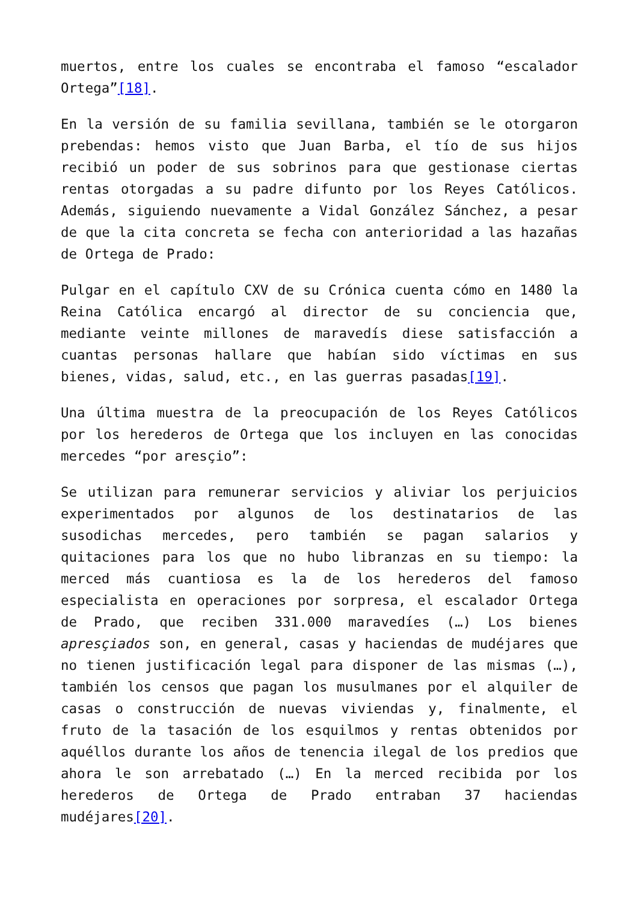muertos, entre los cuales se encontraba el famoso “escalador Ortega”[18].
En la versión de su familia sevillana, también se le otorgaron prebendas: hemos visto que Juan Barba, el tío de sus hijos recibió un poder de sus sobrinos para que gestionase ciertas rentas otorgadas a su padre difunto por los Reyes Católicos. Además, siguiendo nuevamente a Vidal González Sánchez, a pesar de que la cita concreta se fecha con anterioridad a las hazañas de Ortega de Prado:
Pulgar en el capítulo CXV de su Crónica cuenta cómo en 1480 la Reina Católica encargó al director de su conciencia que, mediante veinte millones de maravedís diese satisfacción a cuantas personas hallare que habían sido víctimas en sus bienes, vidas, salud, etc., en las guerras pasadas[19].
Una última muestra de la preocupación de los Reyes Católicos por los herederos de Ortega que los incluyen en las conocidas mercedes “por aresçio”:
Se utilizan para remunerar servicios y aliviar los perjuicios experimentados por algunos de los destinatarios de las susodichas mercedes, pero también se pagan salarios y quitaciones para los que no hubo libranzas en su tiempo: la merced más cuantiosa es la de los herederos del famoso especialista en operaciones por sorpresa, el escalador Ortega de Prado, que reciben 331.000 maravedíes (…) Los bienes apresçiados son, en general, casas y haciendas de mudéjares que no tienen justificación legal para disponer de las mismas (…), también los censos que pagan los musulmanes por el alquiler de casas o construcción de nuevas viviendas y, finalmente, el fruto de la tasación de los esquilmos y rentas obtenidos por aquéllos durante los años de tenencia ilegal de los predios que ahora le son arrebatado (…) En la merced recibida por los herederos de Ortega de Prado entraban 37 haciendas mudéjares[20].